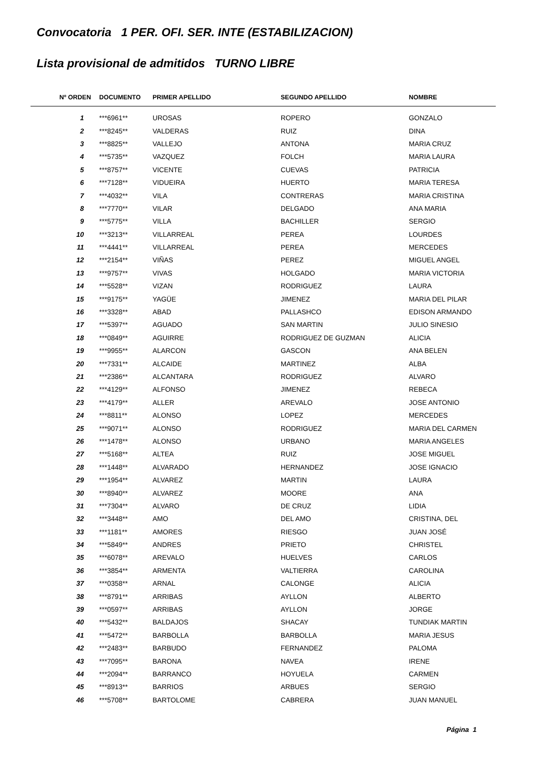Convocatoria 1 PER. OFI. SER. INTE (ESTABILIZACION)
Lista provisional de admitidos TURNO LIBRE
| Nº ORDEN | DOCUMENTO | PRIMER APELLIDO | SEGUNDO APELLIDO | NOMBRE |
| --- | --- | --- | --- | --- |
| 1 | ***6961** | UROSAS | ROPERO | GONZALO |
| 2 | ***8245** | VALDERAS | RUIZ | DINA |
| 3 | ***8825** | VALLEJO | ANTONA | MARIA CRUZ |
| 4 | ***5735** | VAZQUEZ | FOLCH | MARIA LAURA |
| 5 | ***8757** | VICENTE | CUEVAS | PATRICIA |
| 6 | ***7128** | VIDUEIRA | HUERTO | MARIA TERESA |
| 7 | ***4032** | VILA | CONTRERAS | MARIA CRISTINA |
| 8 | ***7770** | VILAR | DELGADO | ANA MARIA |
| 9 | ***5775** | VILLA | BACHILLER | SERGIO |
| 10 | ***3213** | VILLARREAL | PEREA | LOURDES |
| 11 | ***4441** | VILLARREAL | PEREA | MERCEDES |
| 12 | ***2154** | VIÑAS | PEREZ | MIGUEL ANGEL |
| 13 | ***9757** | VIVAS | HOLGADO | MARIA VICTORIA |
| 14 | ***5528** | VIZAN | RODRIGUEZ | LAURA |
| 15 | ***9175** | YAGÜE | JIMENEZ | MARIA DEL PILAR |
| 16 | ***3328** | ABAD | PALLASHCO | EDISON ARMANDO |
| 17 | ***5397** | AGUADO | SAN MARTIN | JULIO SINESIO |
| 18 | ***0849** | AGUIRRE | RODRIGUEZ DE GUZMAN | ALICIA |
| 19 | ***9955** | ALARCON | GASCON | ANA BELEN |
| 20 | ***7331** | ALCAIDE | MARTINEZ | ALBA |
| 21 | ***2386** | ALCANTARA | RODRIGUEZ | ALVARO |
| 22 | ***4129** | ALFONSO | JIMENEZ | REBECA |
| 23 | ***4179** | ALLER | AREVALO | JOSE ANTONIO |
| 24 | ***8811** | ALONSO | LOPEZ | MERCEDES |
| 25 | ***9071** | ALONSO | RODRIGUEZ | MARIA DEL CARMEN |
| 26 | ***1478** | ALONSO | URBANO | MARIA ANGELES |
| 27 | ***5168** | ALTEA | RUIZ | JOSE MIGUEL |
| 28 | ***1448** | ALVARADO | HERNANDEZ | JOSE IGNACIO |
| 29 | ***1954** | ALVAREZ | MARTIN | LAURA |
| 30 | ***8940** | ALVAREZ | MOORE | ANA |
| 31 | ***7304** | ALVARO | DE CRUZ | LIDIA |
| 32 | ***3448** | AMO | DEL AMO | CRISTINA, DEL |
| 33 | ***1181** | AMORES | RIESGO | JUAN JOSÉ |
| 34 | ***5849** | ANDRES | PRIETO | CHRISTEL |
| 35 | ***6078** | AREVALO | HUELVES | CARLOS |
| 36 | ***3854** | ARMENTA | VALTIERRA | CAROLINA |
| 37 | ***0358** | ARNAL | CALONGE | ALICIA |
| 38 | ***8791** | ARRIBAS | AYLLON | ALBERTO |
| 39 | ***0597** | ARRIBAS | AYLLON | JORGE |
| 40 | ***5432** | BALDAJOS | SHACAY | TUNDIAK MARTIN |
| 41 | ***5472** | BARBOLLA | BARBOLLA | MARIA JESUS |
| 42 | ***2483** | BARBUDO | FERNANDEZ | PALOMA |
| 43 | ***7095** | BARONA | NAVEA | IRENE |
| 44 | ***2094** | BARRANCO | HOYUELA | CARMEN |
| 45 | ***8913** | BARRIOS | ARBUES | SERGIO |
| 46 | ***5708** | BARTOLOME | CABRERA | JUAN MANUEL |
Página 1